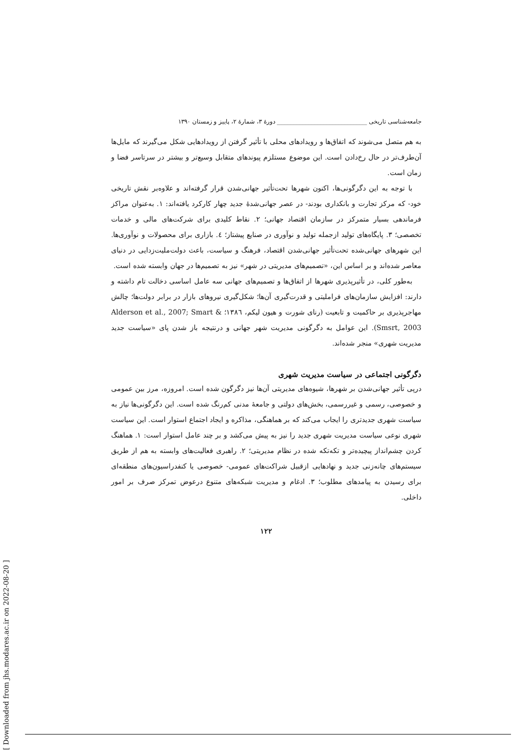جامعه‌شناسی تاریخی ______________________________ دورهٔ ۳، شمارهٔ ۲، پاییز و زمستان ۱۳۹۰
به هم متصل می‌شوند که اتفاق‌ها و رویدادهای محلی با تأثیر گرفتن از رویدادهایی شکل می‌گیرند که مایل‌ها آن‌طرف‌تر در حال رخ‌دادن است. این موضوع مستلزم پیوندهای متقابل وسیع‌تر و بیشتر در سرتاسر فضا و زمان است.
با توجه به این دگرگونی‌ها، اکنون شهرها تحت‌تأثیر جهانی‌شدن قرار گرفته‌اند و علاوه‌بر نقش تاریخی خود- که مرکز تجارت و بانکداری بودند- در عصر جهانی‌شدهٔ جدید چهار کارکرد یافته‌اند: ۱. به‌عنوان مراکز فرماندهی بسیار متمرکز در سازمان اقتصاد جهانی؛ ۲. نقاط کلیدی برای شرکت‌های مالی و خدمات تخصصی؛ ۳. پایگاه‌های تولید ازجمله تولید و نوآوری در صنایع پیشتاز؛ ٤. بازاری برای محصولات و نوآوری‌ها. این شهرهای جهانی‌شده تحت‌تأثیر جهانی‌شدن اقتصاد، فرهنگ و سیاست، باعث دولت‌ملیت‌زدایی در دنیای معاصر شده‌اند و بر اساس این، «تصمیم‌های مدیریتی در شهر» نیز به تصمیم‌ها در جهان وابسته شده است.
به‌طور کلی، در تأثیرپذیری شهرها از اتفاق‌ها و تصمیم‌های جهانی سه عامل اساسی دخالت تام داشته و دارند: افزایش سازمان‌های فراملیتی و قدرت‌گیری آن‌ها؛ شکل‌گیری نیروهای بازار در برابر دولت‌ها؛ چالش مهاجرپذیری بر حاکمیت و تابعیت (رنای شورت و هیون لیکم، ۱۳۸٦؛ Alderson et al., 2007; Smart & Smsrt, 2003). این عوامل به دگرگونی مدیریت شهر جهانی و درنتیجه باز شدن پای «سیاست جدید مدیریت شهری» منجر شده‌اند.
دگرگونی اجتماعی در سیاست مدیریت شهری
درپی تأثیر جهانی‌شدن بر شهرها، شیوه‌های مدیریتی آن‌ها نیز دگرگون شده است. امروزه، مرز بین عمومی و خصوصی، رسمی و غیررسمی، بخش‌های دولتی و جامعهٔ مدنی کم‌رنگ شده است. این دگرگونی‌ها نیاز به سیاست شهری جدیدتری را ایجاب می‌کند که بر هماهنگی، مذاکره و ایجاد اجتماع استوار است. این سیاست شهری نوعی سیاست مدیریت شهری جدید را نیز به پیش می‌کشد و بر چند عامل استوار است: ۱. هماهنگ کردن چشم‌انداز پیچیده‌تر و تکه‌تکه شده در نظام مدیریتی؛ ۲. راهبری فعالیت‌های وابسته به هم از طریق سیستم‌های چانه‌زنی جدید و نهادهایی ازقبیل شراکت‌های عمومی- خصوصی یا کنفدراسیون‌های منطقه‌ای برای رسیدن به پیامدهای مطلوب؛ ۳. ادغام و مدیریت شبکه‌های متنوع درعوض تمرکز صرف بر امور داخلی.
۱۲۲
[ Downloaded from jhs.modares.ac.ir on 2022-08-20 ]